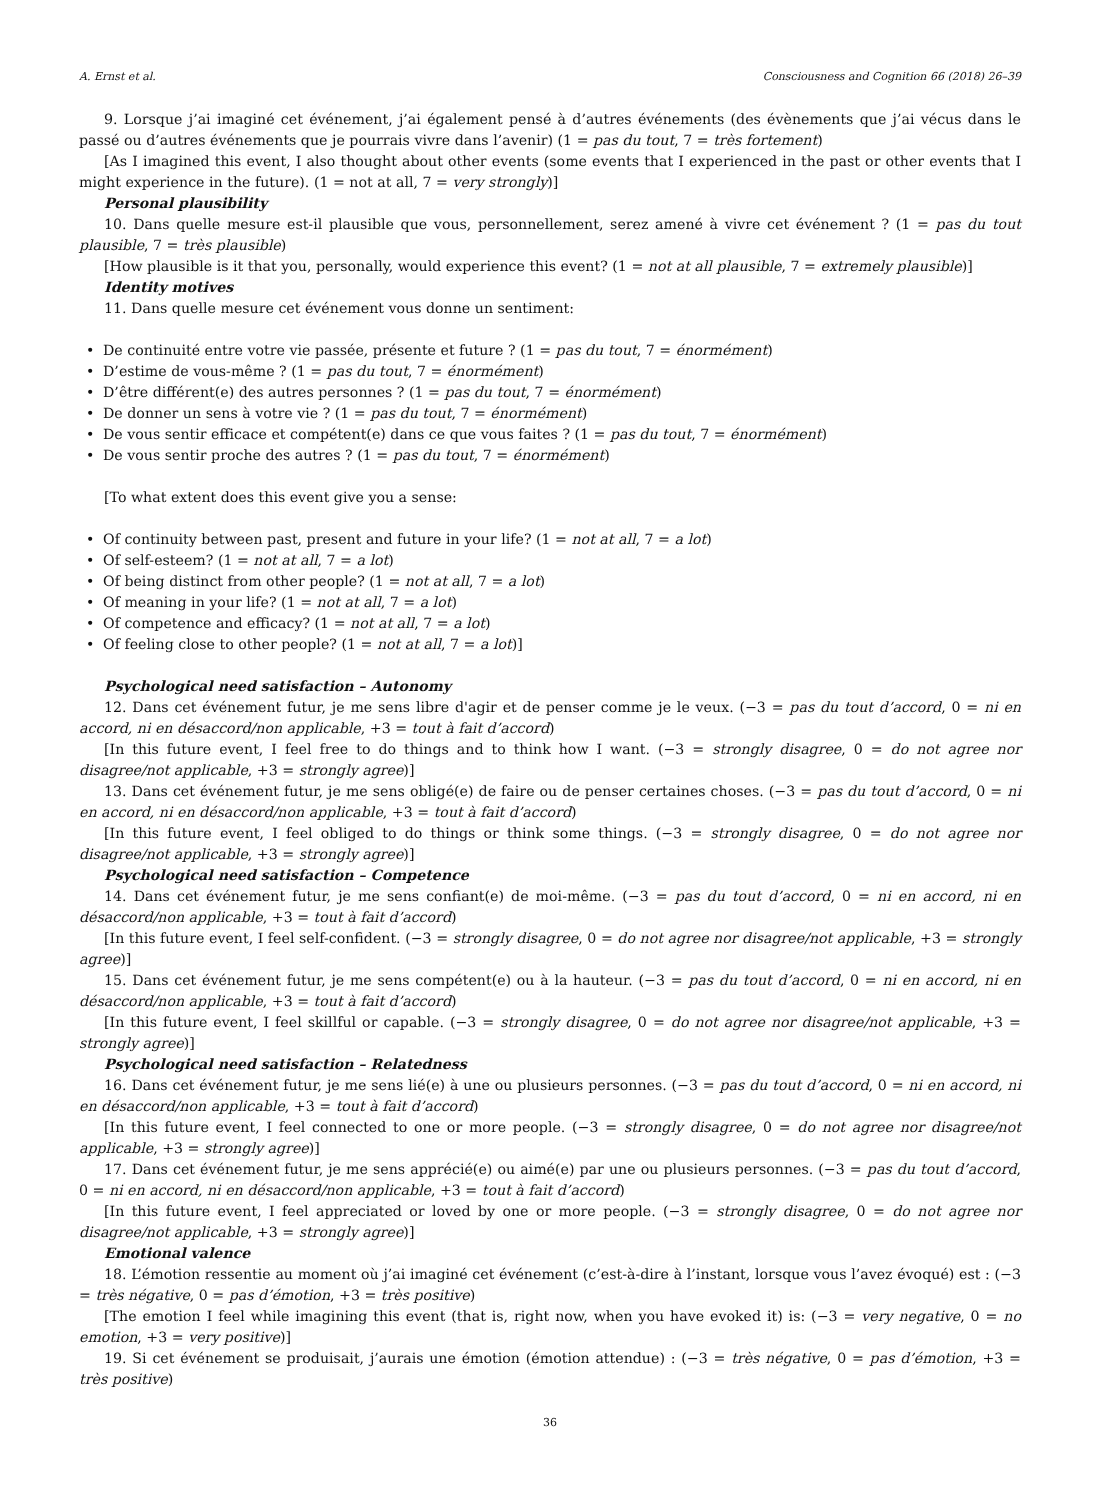A. Ernst et al. Consciousness and Cognition 66 (2018) 26–39
9. Lorsque j’ai imaginé cet événement, j’ai également pensé à d’autres événements (des évènements que j’ai vécus dans le passé ou d’autres événements que je pourrais vivre dans l’avenir) (1 = pas du tout, 7 = très fortement)
[As I imagined this event, I also thought about other events (some events that I experienced in the past or other events that I might experience in the future). (1 = not at all, 7 = very strongly)]
Personal plausibility
10. Dans quelle mesure est-il plausible que vous, personnellement, serez amené à vivre cet événement ? (1 = pas du tout plausible, 7 = très plausible)
[How plausible is it that you, personally, would experience this event? (1 = not at all plausible, 7 = extremely plausible)]
Identity motives
11. Dans quelle mesure cet événement vous donne un sentiment:
• De continuité entre votre vie passée, présente et future ? (1 = pas du tout, 7 = énormément)
• D’estime de vous-même ? (1 = pas du tout, 7 = énormément)
• D’être différent(e) des autres personnes ? (1 = pas du tout, 7 = énormément)
• De donner un sens à votre vie ? (1 = pas du tout, 7 = énormément)
• De vous sentir efficace et compétent(e) dans ce que vous faites ? (1 = pas du tout, 7 = énormément)
• De vous sentir proche des autres ? (1 = pas du tout, 7 = énormément)
[To what extent does this event give you a sense:
• Of continuity between past, present and future in your life? (1 = not at all, 7 = a lot)
• Of self-esteem? (1 = not at all, 7 = a lot)
• Of being distinct from other people? (1 = not at all, 7 = a lot)
• Of meaning in your life? (1 = not at all, 7 = a lot)
• Of competence and efficacy? (1 = not at all, 7 = a lot)
• Of feeling close to other people? (1 = not at all, 7 = a lot)]
Psychological need satisfaction – Autonomy
12. Dans cet événement futur, je me sens libre d'agir et de penser comme je le veux. (−3 = pas du tout d’accord, 0 = ni en accord, ni en désaccord/non applicable, +3 = tout à fait d’accord)
[In this future event, I feel free to do things and to think how I want. (−3 = strongly disagree, 0 = do not agree nor disagree/not applicable, +3 = strongly agree)]
13. Dans cet événement futur, je me sens obligé(e) de faire ou de penser certaines choses. (−3 = pas du tout d’accord, 0 = ni en accord, ni en désaccord/non applicable, +3 = tout à fait d’accord)
[In this future event, I feel obliged to do things or think some things. (−3 = strongly disagree, 0 = do not agree nor disagree/not applicable, +3 = strongly agree)]
Psychological need satisfaction – Competence
14. Dans cet événement futur, je me sens confiant(e) de moi-même. (−3 = pas du tout d’accord, 0 = ni en accord, ni en désaccord/non applicable, +3 = tout à fait d’accord)
[In this future event, I feel self-confident. (−3 = strongly disagree, 0 = do not agree nor disagree/not applicable, +3 = strongly agree)]
15. Dans cet événement futur, je me sens compétent(e) ou à la hauteur. (−3 = pas du tout d’accord, 0 = ni en accord, ni en désaccord/non applicable, +3 = tout à fait d’accord)
[In this future event, I feel skillful or capable. (−3 = strongly disagree, 0 = do not agree nor disagree/not applicable, +3 = strongly agree)]
Psychological need satisfaction – Relatedness
16. Dans cet événement futur, je me sens lié(e) à une ou plusieurs personnes. (−3 = pas du tout d’accord, 0 = ni en accord, ni en désaccord/non applicable, +3 = tout à fait d’accord)
[In this future event, I feel connected to one or more people. (−3 = strongly disagree, 0 = do not agree nor disagree/not applicable, +3 = strongly agree)]
17. Dans cet événement futur, je me sens apprécié(e) ou aimé(e) par une ou plusieurs personnes. (−3 = pas du tout d’accord, 0 = ni en accord, ni en désaccord/non applicable, +3 = tout à fait d’accord)
[In this future event, I feel appreciated or loved by one or more people. (−3 = strongly disagree, 0 = do not agree nor disagree/not applicable, +3 = strongly agree)]
Emotional valence
18. L’émotion ressentie au moment où j’ai imaginé cet événement (c’est-à-dire à l’instant, lorsque vous l’avez évoqué) est : (−3 = très négative, 0 = pas d’émotion, +3 = très positive)
[The emotion I feel while imagining this event (that is, right now, when you have evoked it) is: (−3 = very negative, 0 = no emotion, +3 = very positive)]
19. Si cet événement se produisait, j’aurais une émotion (émotion attendue) : (−3 = très négative, 0 = pas d’émotion, +3 = très positive)
36